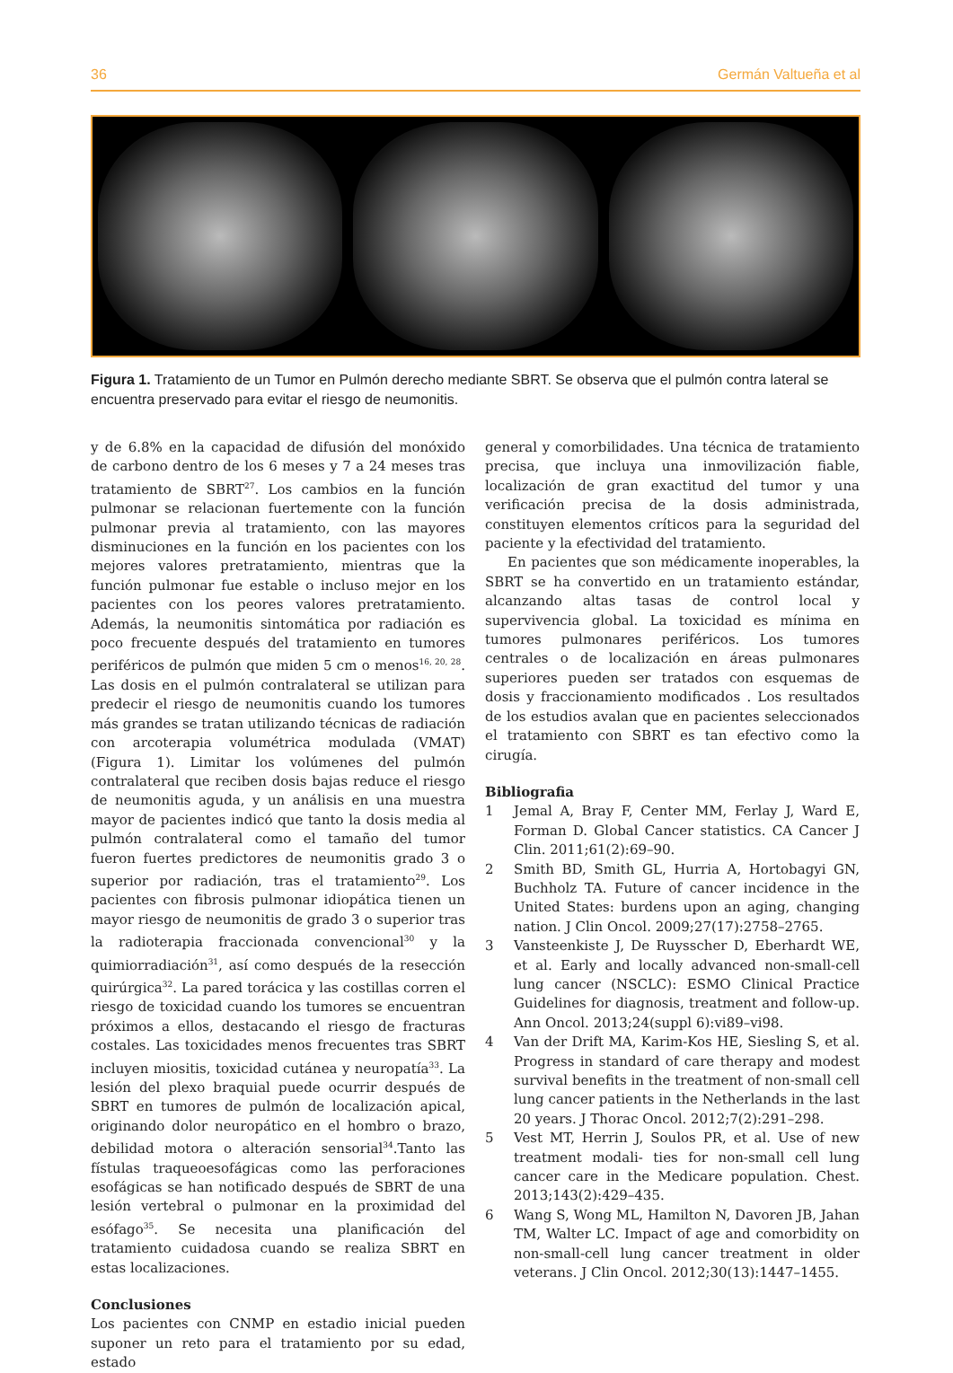36 Germán Valtueña et al
Figura 1. Tratamiento de un Tumor en Pulmón derecho mediante SBRT. Se observa que el pulmón contra lateral se encuentra preservado para evitar el riesgo de neumonitis.
y de 6.8% en la capacidad de difusión del monóxido de carbono dentro de los 6 meses y 7 a 24 meses tras tratamiento de SBRT<sup>27</sup>. Los cambios en la función pulmonar se relacionan fuertemente con la función pulmonar previa al tratamiento, con las mayores disminuciones en la función en los pacientes con los mejores valores pretratamiento, mientras que la función pulmonar fue estable o incluso mejor en los pacientes con los peores valores pretratamiento. Además, la neumonitis sintomática por radiación es poco frecuente después del tratamiento en tumores periféricos de pulmón que miden 5 cm o menos<sup>16, 20, 28</sup>. Las dosis en el pulmón contralateral se utilizan para predecir el riesgo de neumonitis cuando los tumores más grandes se tratan utilizando técnicas de radiación con arcoterapia volumétrica modulada (VMAT) (Figura 1). Limitar los volúmenes del pulmón contralateral que reciben dosis bajas reduce el riesgo de neumonitis aguda, y un análisis en una muestra mayor de pacientes indicó que tanto la dosis media al pulmón contralateral como el tamaño del tumor fueron fuertes predictores de neumonitis grado 3 o superior por radiación, tras el tratamiento<sup>29</sup>. Los pacientes con fibrosis pulmonar idiopática tienen un mayor riesgo de neumonitis de grado 3 o superior tras la radioterapia fraccionada convencional<sup>30</sup> y la quimiorradiación<sup>31</sup>, así como después de la resección quirúrgica<sup>32</sup>. La pared torácica y las costillas corren el riesgo de toxicidad cuando los tumores se encuentran próximos a ellos, destacando el riesgo de fracturas costales. Las toxicidades menos frecuentes tras SBRT incluyen miositis, toxicidad cutánea y neuropatía<sup>33</sup>. La lesión del plexo braquial puede ocurrir después de SBRT en tumores de pulmón de localización apical, originando dolor neuropático en el hombro o brazo, debilidad motora o alteración sensorial<sup>34</sup>.Tanto las fístulas traqueoesofágicas como las perforaciones esofágicas se han notificado después de SBRT de una lesión vertebral o pulmonar en la proximidad del esófago<sup>35</sup>. Se necesita una planificación del tratamiento cuidadosa cuando se realiza SBRT en estas localizaciones.
Conclusiones
Los pacientes con CNMP en estadio inicial pueden suponer un reto para el tratamiento por su edad, estado
general y comorbilidades. Una técnica de tratamiento precisa, que incluya una inmovilización fiable, localización de gran exactitud del tumor y una verificación precisa de la dosis administrada, constituyen elementos críticos para la seguridad del paciente y la efectividad del tratamiento.
En pacientes que son médicamente inoperables, la SBRT se ha convertido en un tratamiento estándar, alcanzando altas tasas de control local y supervivencia global. La toxicidad es mínima en tumores pulmonares periféricos. Los tumores centrales o de localización en áreas pulmonares superiores pueden ser tratados con esquemas de dosis y fraccionamiento modificados . Los resultados de los estudios avalan que en pacientes seleccionados el tratamiento con SBRT es tan efectivo como la cirugía.
Bibliografia
1 Jemal A, Bray F, Center MM, Ferlay J, Ward E, Forman D. Global Cancer statistics. CA Cancer J Clin. 2011;61(2):69–90.
2 Smith BD, Smith GL, Hurria A, Hortobagyi GN, Buchholz TA. Future of cancer incidence in the United States: burdens upon an aging, changing nation. J Clin Oncol. 2009;27(17):2758–2765.
3 Vansteenkiste J, De Ruysscher D, Eberhardt WE, et al. Early and locally advanced non-small-cell lung cancer (NSCLC): ESMO Clinical Practice Guidelines for diagnosis, treatment and follow-up. Ann Oncol. 2013;24(suppl 6):vi89–vi98.
4 Van der Drift MA, Karim-Kos HE, Siesling S, et al. Progress in standard of care therapy and modest survival benefits in the treatment of non-small cell lung cancer patients in the Netherlands in the last 20 years. J Thorac Oncol. 2012;7(2):291–298.
5 Vest MT, Herrin J, Soulos PR, et al. Use of new treatment modali- ties for non-small cell lung cancer care in the Medicare population. Chest. 2013;143(2):429–435.
6 Wang S, Wong ML, Hamilton N, Davoren JB, Jahan TM, Walter LC. Impact of age and comorbidity on non-small-cell lung cancer treatment in older veterans. J Clin Oncol. 2012;30(13):1447–1455.